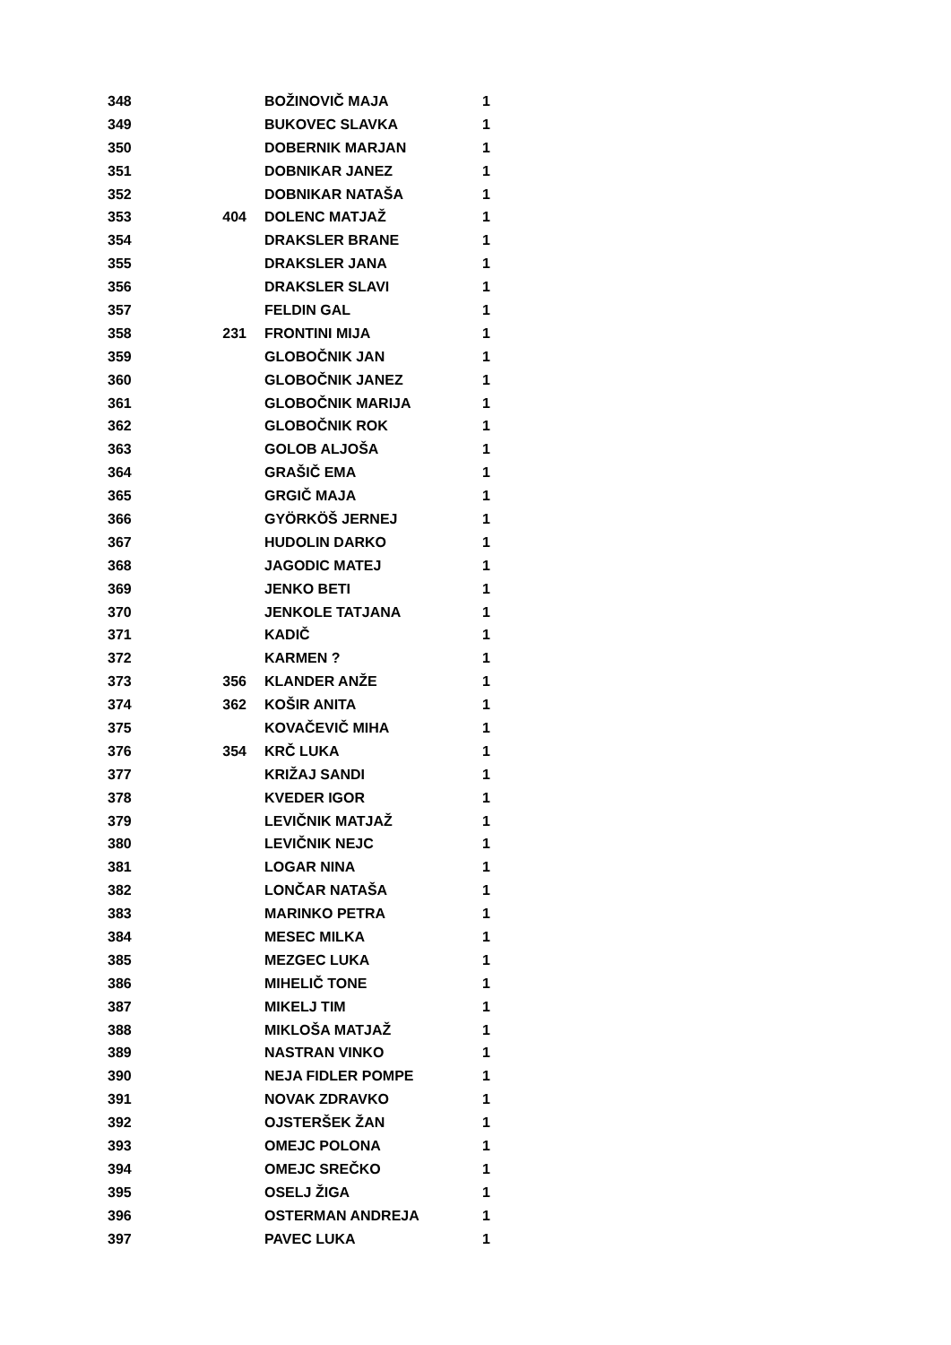| 348 | | BOŽINOVIČ MAJA | 1 |
| 349 | | BUKOVEC SLAVKA | 1 |
| 350 | | DOBERNIK MARJAN | 1 |
| 351 | | DOBNIKAR JANEZ | 1 |
| 352 | | DOBNIKAR NATAŠA | 1 |
| 353 | 404 | DOLENC MATJAŽ | 1 |
| 354 | | DRAKSLER BRANE | 1 |
| 355 | | DRAKSLER JANA | 1 |
| 356 | | DRAKSLER SLAVI | 1 |
| 357 | | FELDIN GAL | 1 |
| 358 | 231 | FRONTINI MIJA | 1 |
| 359 | | GLOBOČNIK JAN | 1 |
| 360 | | GLOBOČNIK JANEZ | 1 |
| 361 | | GLOBOČNIK MARIJA | 1 |
| 362 | | GLOBOČNIK ROK | 1 |
| 363 | | GOLOB ALJOŠA | 1 |
| 364 | | GRAŠIČ EMA | 1 |
| 365 | | GRGIČ MAJA | 1 |
| 366 | | GYÖRKÖŠ JERNEJ | 1 |
| 367 | | HUDOLIN DARKO | 1 |
| 368 | | JAGODIC MATEJ | 1 |
| 369 | | JENKO BETI | 1 |
| 370 | | JENKOLE TATJANA | 1 |
| 371 | | KADIČ | 1 |
| 372 | | KARMEN ? | 1 |
| 373 | 356 | KLANDER ANŽE | 1 |
| 374 | 362 | KOŠIR ANITA | 1 |
| 375 | | KOVAČEVIČ MIHA | 1 |
| 376 | 354 | KRČ LUKA | 1 |
| 377 | | KRIŽAJ SANDI | 1 |
| 378 | | KVEDER IGOR | 1 |
| 379 | | LEVIČNIK MATJAŽ | 1 |
| 380 | | LEVIČNIK NEJC | 1 |
| 381 | | LOGAR NINA | 1 |
| 382 | | LONČAR NATAŠA | 1 |
| 383 | | MARINKO PETRA | 1 |
| 384 | | MESEC MILKA | 1 |
| 385 | | MEZGEC LUKA | 1 |
| 386 | | MIHELIČ TONE | 1 |
| 387 | | MIKELJ TIM | 1 |
| 388 | | MIKLOŠA MATJAŽ | 1 |
| 389 | | NASTRAN VINKO | 1 |
| 390 | | NEJA FIDLER POMPE | 1 |
| 391 | | NOVAK ZDRAVKO | 1 |
| 392 | | OJSTERŠEK ŽAN | 1 |
| 393 | | OMEJC POLONA | 1 |
| 394 | | OMEJC SREČKO | 1 |
| 395 | | OSELJ ŽIGA | 1 |
| 396 | | OSTERMAN ANDREJA | 1 |
| 397 | | PAVEC LUKA | 1 |